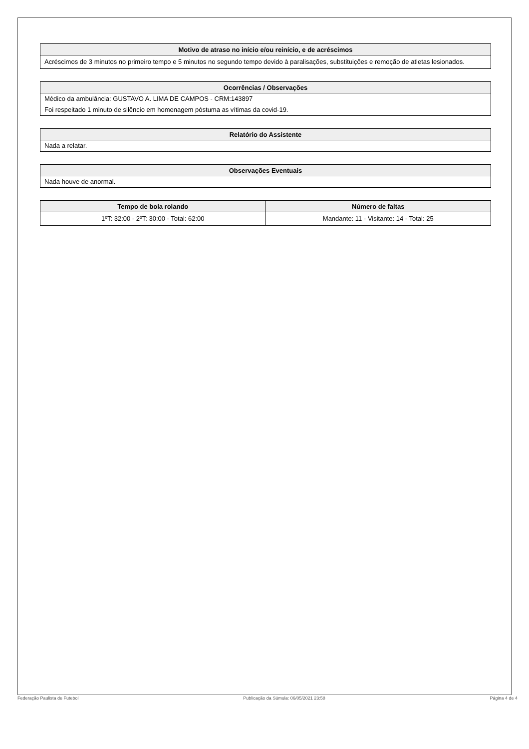| Motivo de atraso no início e/ou reinício, e de acréscimos |
| --- |
| Acréscimos de 3 minutos no primeiro tempo e 5 minutos no segundo tempo devido à paralisações, substituições e remoção de atletas lesionados. |
| Ocorrências / Observações |
| --- |
| Médico da ambulância: GUSTAVO A. LIMA DE CAMPOS - CRM:143897 |
| Foi respeitado 1 minuto de silêncio em homenagem póstuma as vítimas da covid-19. |
| Relatório do Assistente |
| --- |
| Nada a relatar. |
| Observações Eventuais |
| --- |
| Nada houve de anormal. |
| Tempo de bola rolando | Número de faltas |
| --- | --- |
| 1ºT: 32:00 - 2ºT: 30:00 - Total: 62:00 | Mandante: 11 - Visitante: 14 - Total: 25 |
Federação Paulista de Futebol Publicação da Súmula: 06/05/2021 23:58 Página 4 de 4